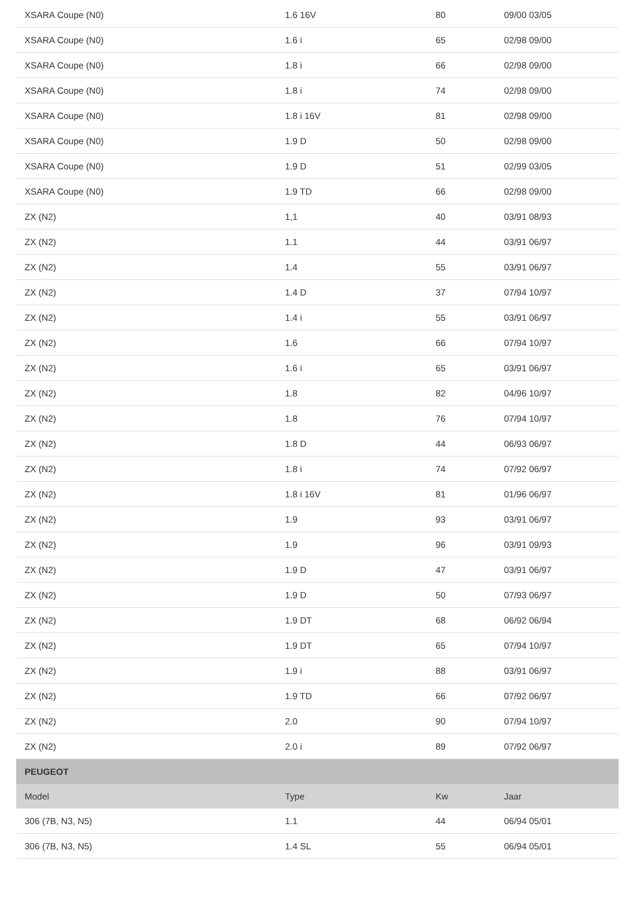| XSARA Coupe (N0) | 1.6 16V | 80 | 09/00 03/05 |
| XSARA Coupe (N0) | 1.6 i | 65 | 02/98 09/00 |
| XSARA Coupe (N0) | 1.8 i | 66 | 02/98 09/00 |
| XSARA Coupe (N0) | 1.8 i | 74 | 02/98 09/00 |
| XSARA Coupe (N0) | 1.8 i 16V | 81 | 02/98 09/00 |
| XSARA Coupe (N0) | 1.9 D | 50 | 02/98 09/00 |
| XSARA Coupe (N0) | 1.9 D | 51 | 02/99 03/05 |
| XSARA Coupe (N0) | 1.9 TD | 66 | 02/98 09/00 |
| ZX (N2) | 1,1 | 40 | 03/91 08/93 |
| ZX (N2) | 1.1 | 44 | 03/91 06/97 |
| ZX (N2) | 1.4 | 55 | 03/91 06/97 |
| ZX (N2) | 1.4 D | 37 | 07/94 10/97 |
| ZX (N2) | 1.4 i | 55 | 03/91 06/97 |
| ZX (N2) | 1.6 | 66 | 07/94 10/97 |
| ZX (N2) | 1.6 i | 65 | 03/91 06/97 |
| ZX (N2) | 1.8 | 82 | 04/96 10/97 |
| ZX (N2) | 1.8 | 76 | 07/94 10/97 |
| ZX (N2) | 1.8 D | 44 | 06/93 06/97 |
| ZX (N2) | 1.8 i | 74 | 07/92 06/97 |
| ZX (N2) | 1.8 i 16V | 81 | 01/96 06/97 |
| ZX (N2) | 1.9 | 93 | 03/91 06/97 |
| ZX (N2) | 1.9 | 96 | 03/91 09/93 |
| ZX (N2) | 1.9 D | 47 | 03/91 06/97 |
| ZX (N2) | 1.9 D | 50 | 07/93 06/97 |
| ZX (N2) | 1.9 DT | 68 | 06/92 06/94 |
| ZX (N2) | 1.9 DT | 65 | 07/94 10/97 |
| ZX (N2) | 1.9 i | 88 | 03/91 06/97 |
| ZX (N2) | 1.9 TD | 66 | 07/92 06/97 |
| ZX (N2) | 2.0 | 90 | 07/94 10/97 |
| ZX (N2) | 2.0 i | 89 | 07/92 06/97 |
| PEUGEOT | | | |
| Model | Type | Kw | Jaar |
| 306 (7B, N3, N5) | 1.1 | 44 | 06/94 05/01 |
| 306 (7B, N3, N5) | 1.4 SL | 55 | 06/94 05/01 |